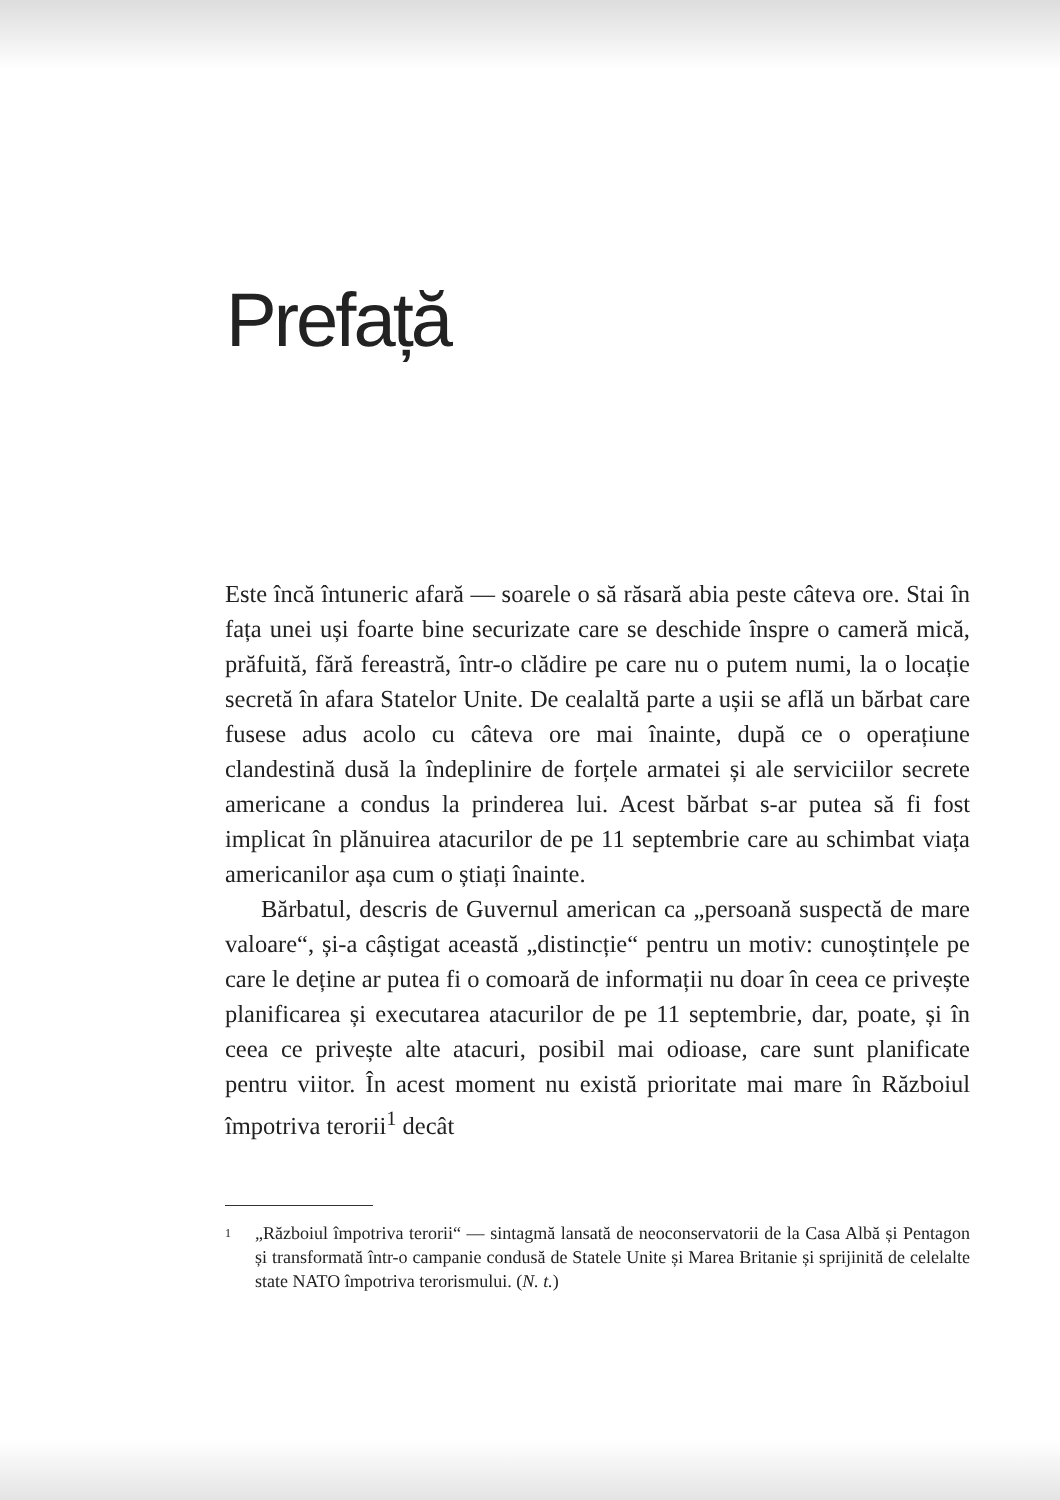Prefață
Este încă întuneric afară — soarele o să răsară abia peste câteva ore. Stai în fața unei uși foarte bine securizate care se deschide înspre o cameră mică, prăfuită, fără fereastră, într-o clădire pe care nu o putem numi, la o locație secretă în afara Statelor Unite. De cealaltă parte a ușii se află un bărbat care fusese adus acolo cu câteva ore mai înainte, după ce o operațiune clandestină dusă la îndeplinire de forțele armatei și ale serviciilor secrete americane a condus la prinderea lui. Acest bărbat s-ar putea să fi fost implicat în plănuirea atacurilor de pe 11 septembrie care au schimbat viața americanilor așa cum o știați înainte.
Bărbatul, descris de Guvernul american ca „persoană suspectă de mare valoare“, și-a câștigat această „distincție“ pentru un motiv: cunoștințele pe care le deține ar putea fi o comoară de informații nu doar în ceea ce privește planificarea și executarea atacurilor de pe 11 septembrie, dar, poate, și în ceea ce privește alte atacuri, posibil mai odioase, care sunt planificate pentru viitor. În acest moment nu există prioritate mai mare în Războiul împotriva terorii<sup>1</sup> decât
1
„Războiul împotriva terorii“ — sintagmă lansată de neoconservatorii de la Casa Albă și Pentagon și transformată într-o campanie condusă de Statele Unite și Marea Britanie și sprijinită de celelalte state NATO împotriva terorismului. (N. t.)